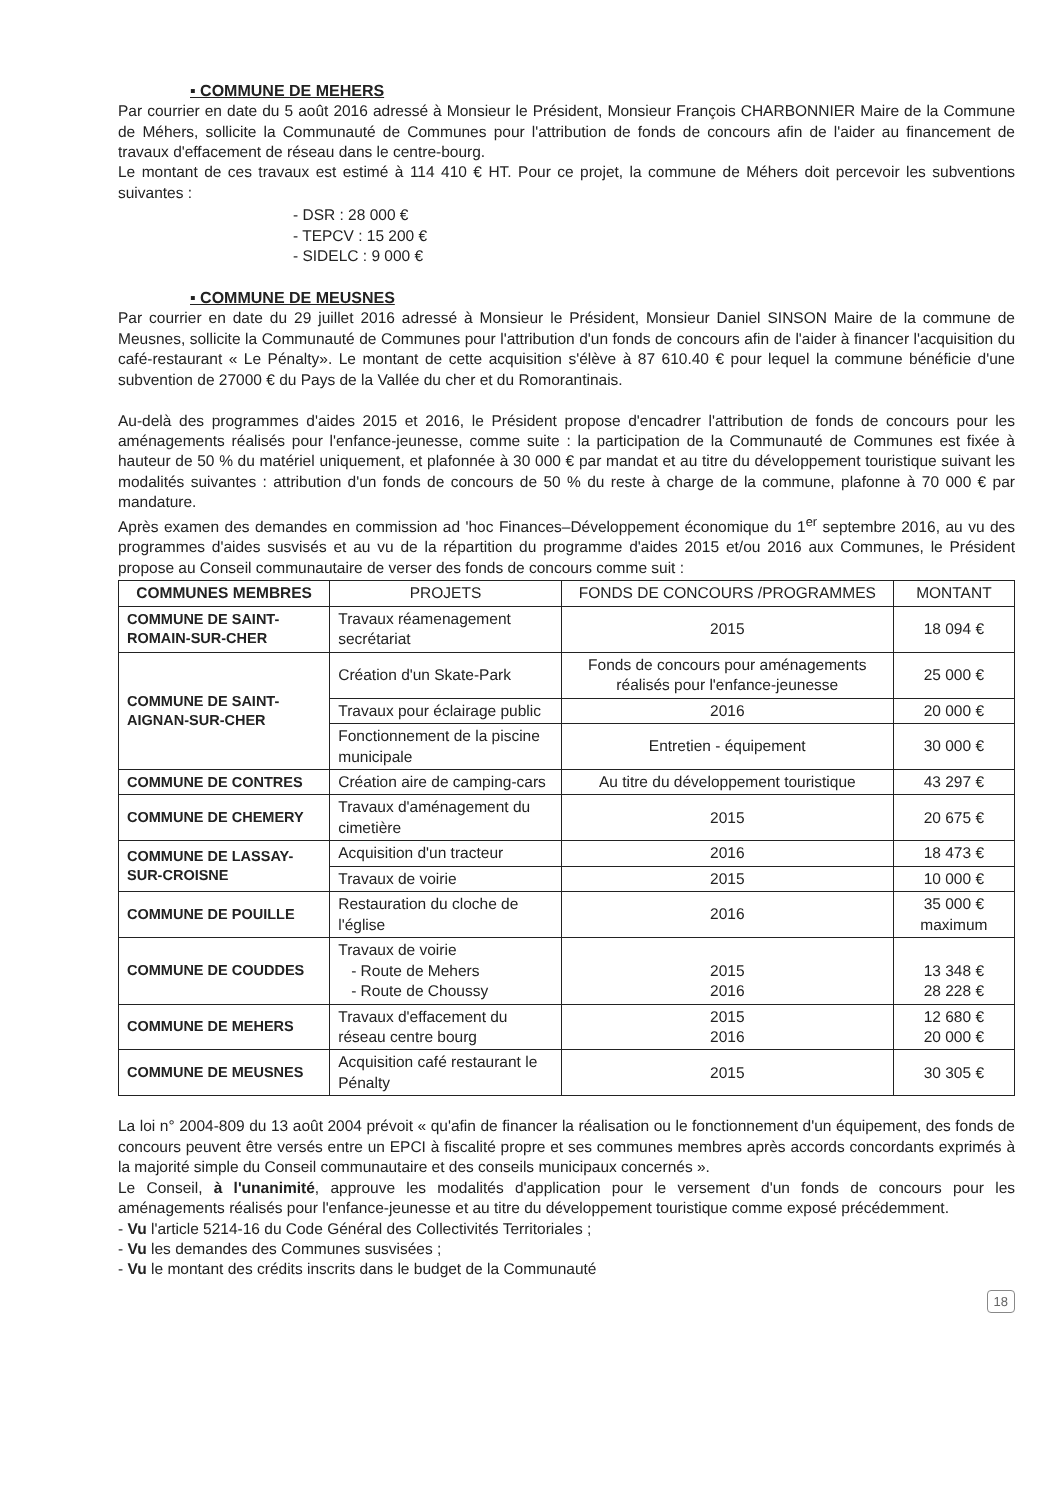▪ COMMUNE DE MEHERS
Par courrier en date du 5 août 2016 adressé à Monsieur le Président, Monsieur François CHARBONNIER Maire de la Commune de Méhers, sollicite la Communauté de Communes pour l'attribution de fonds de concours afin de l'aider au financement de travaux d'effacement de réseau dans le centre-bourg.
Le montant de ces travaux est estimé à 114 410 € HT. Pour ce projet, la commune de Méhers doit percevoir les subventions suivantes :
- DSR : 28 000 €
- TEPCV : 15 200 €
- SIDELC : 9 000 €
▪ COMMUNE DE MEUSNES
Par courrier en date du 29 juillet 2016 adressé à Monsieur le Président, Monsieur Daniel SINSON Maire de la commune de Meusnes, sollicite la Communauté de Communes pour l'attribution d'un fonds de concours afin de l'aider à financer l'acquisition du café-restaurant « Le Pénalty». Le montant de cette acquisition s'élève à 87 610.40 € pour lequel la commune bénéficie d'une subvention de 27000 € du Pays de la Vallée du cher et du Romorantinais.
Au-delà des programmes d'aides 2015 et 2016, le Président propose d'encadrer l'attribution de fonds de concours pour les aménagements réalisés pour l'enfance-jeunesse, comme suite : la participation de la Communauté de Communes est fixée à hauteur de 50 % du matériel uniquement, et plafonnée à 30 000 € par mandat et au titre du développement touristique suivant les modalités suivantes : attribution d'un fonds de concours de 50 % du reste à charge de la commune, plafonne à 70 000 € par mandature.
Après examen des demandes en commission ad 'hoc Finances–Développement économique du 1<sup>er</sup> septembre 2016, au vu des programmes d'aides susvisés et au vu de la répartition du programme d'aides 2015 et/ou 2016 aux Communes, le Président propose au Conseil communautaire de verser des fonds de concours comme suit :
| COMMUNES MEMBRES | PROJETS | FONDS DE CONCOURS /PROGRAMMES | MONTANT |
| --- | --- | --- | --- |
| COMMUNE DE SAINT-ROMAIN-SUR-CHER | Travaux réamenagement secrétariat | 2015 | 18 094 € |
| COMMUNE DE SAINT-AIGNAN-SUR-CHER | Création d'un Skate-Park | Fonds de concours pour aménagements réalisés pour l'enfance-jeunesse | 25 000 € |
| | Travaux pour éclairage public | 2016 | 20 000 € |
| | Fonctionnement de la piscine municipale | Entretien - équipement | 30 000 € |
| COMMUNE DE CONTRES | Création aire de camping-cars | Au titre du développement touristique | 43 297 € |
| COMMUNE DE CHEMERY | Travaux d'aménagement du cimetière | 2015 | 20 675 € |
| COMMUNE DE LASSAY-SUR-CROISNE | Acquisition d'un tracteur | 2016 | 18 473 € |
| | Travaux de voirie | 2015 | 10 000 € |
| COMMUNE DE POUILLE | Restauration du cloche de l'église | 2016 | 35 000 € maximum |
| COMMUNE DE COUDDES | Travaux de voirie - Route de Mehers - Route de Choussy | 2015 2016 | 13 348 € 28 228 € |
| COMMUNE DE MEHERS | Travaux d'effacement du réseau centre bourg | 2015 2016 | 12 680 € 20 000 € |
| COMMUNE DE MEUSNES | Acquisition café restaurant le Pénalty | 2015 | 30 305 € |
La loi n° 2004-809 du 13 août 2004 prévoit « qu'afin de financer la réalisation ou le fonctionnement d'un équipement, des fonds de concours peuvent être versés entre un EPCI à fiscalité propre et ses communes membres après accords concordants exprimés à la majorité simple du Conseil communautaire et des conseils municipaux concernés ».
Le Conseil, à l'unanimité, approuve les modalités d'application pour le versement d'un fonds de concours pour les aménagements réalisés pour l'enfance-jeunesse et au titre du développement touristique comme exposé précédemment.
- Vu l'article 5214-16 du Code Général des Collectivités Territoriales ;
- Vu les demandes des Communes susvisées ;
- Vu le montant des crédits inscrits dans le budget de la Communauté
18